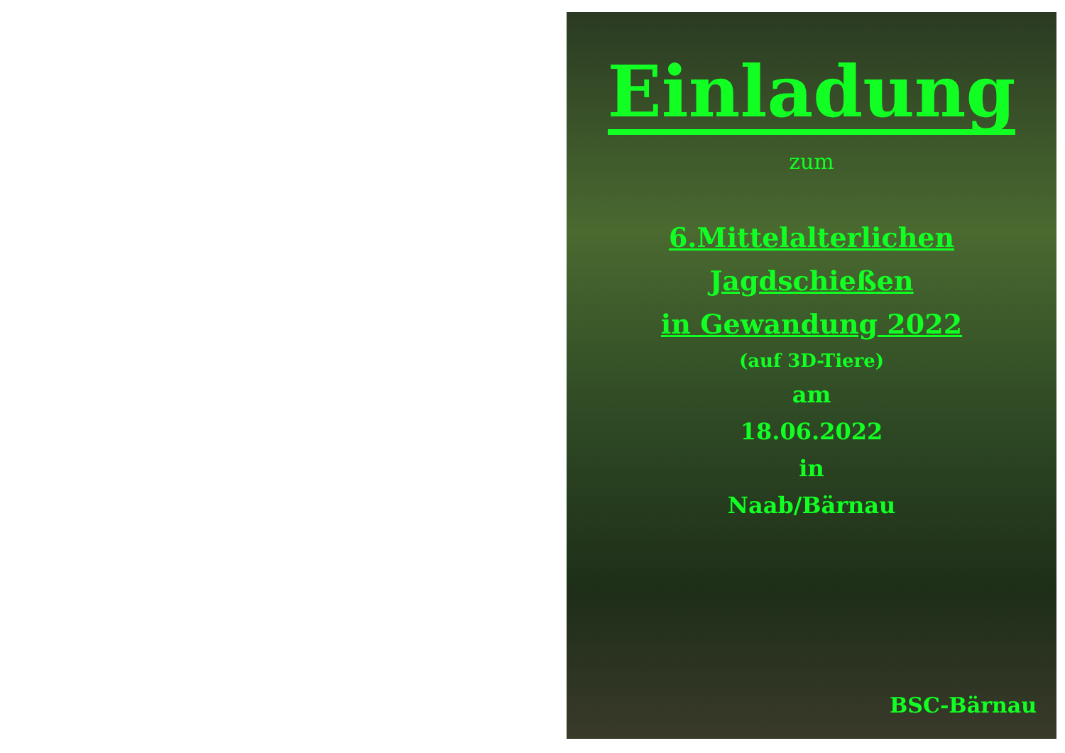Einladung
zum
6.Mittelalterlichen Jagdschießen
in Gewandung 2022
(auf 3D-Tiere)
am
18.06.2022
in
Naab/Bärnau
BSC-Bärnau